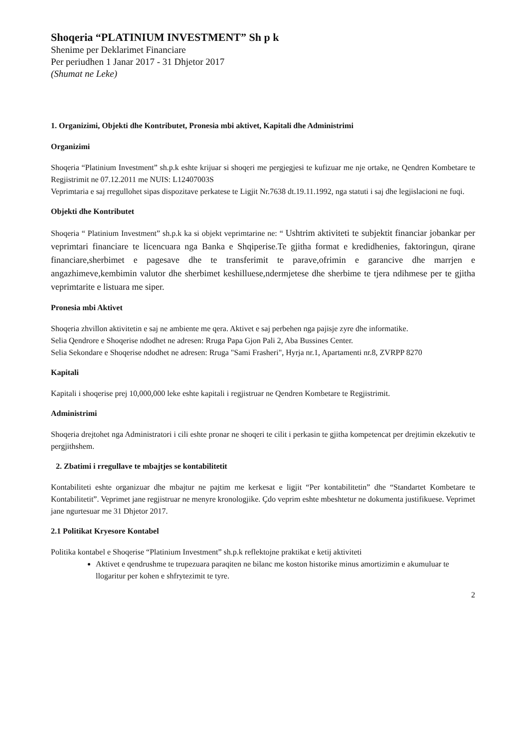Shoqeria “PLATINIUM INVESTMENT” Sh p k
Shenime per Deklarimet Financiare
Per periudhen 1 Janar 2017 - 31 Dhjetor 2017
(Shumat ne Leke)
1. Organizimi, Objekti dhe Kontributet, Pronesia mbi aktivet, Kapitali dhe Administrimi
Organizimi
Shoqeria “Platinium Investment” sh.p.k eshte krijuar si shoqeri me pergjegjesi te kufizuar me nje ortake, ne Qendren Kombetare te Regjistrimit ne 07.12.2011 me NUIS: L12407003S
Veprimtaria e saj rregullohet sipas dispozitave perkatese te Ligjit Nr.7638 dt.19.11.1992, nga statuti i saj dhe legjislacioni ne fuqi.
Objekti dhe Kontributet
Shoqeria “ Platinium Investment” sh.p.k ka si objekt veprimtarine ne: “ Ushtrim aktiviteti te subjektit financiar jobankar per veprimtari financiare te licencuara nga Banka e Shqiperise.Te gjitha format e kredidhenies, faktoringun, qirane financiare,sherbimet e pagesave dhe te transferimit te parave,ofrimin e garancive dhe marrjen e angazhimeve,kembimin valutor dhe sherbimet keshilluese,ndermjetese dhe sherbime te tjera ndihmese per te gjitha veprimtarite e listuara me siper.
Pronesia mbi Aktivet
Shoqeria zhvillon aktivitetin e saj ne ambiente me qera. Aktivet e saj perbehen nga pajisje zyre dhe informatike.
Selia Qendrore e Shoqerise ndodhet ne adresen: Rruga Papa Gjon Pali 2, Aba Bussines Center.
Selia Sekondare e Shoqerise ndodhet ne adresen: Rruga "Sami Frasheri", Hyrja nr.1, Apartamenti nr.8, ZVRPP 8270
Kapitali
Kapitali i shoqerise prej 10,000,000 leke eshte kapitali i regjistruar ne Qendren Kombetare te Regjistrimit.
Administrimi
Shoqeria drejtohet nga Administratori i cili eshte pronar ne shoqeri te cilit i perkasin te gjitha kompetencat per drejtimin ekzekutiv te pergjithshem.
2. Zbatimi i rregullave te mbajtjes se kontabilitetit
Kontabiliteti eshte organizuar dhe mbajtur ne pajtim me kerkesat e ligjit “Per kontabilitetin” dhe “Standartet Kombetare te Kontabilitetit”. Veprimet jane regjistruar ne menyre kronologjike. Çdo veprim eshte mbeshtetur ne dokumenta justifikuese. Veprimet jane ngurtesuar me 31 Dhjetor 2017.
2.1 Politikat Kryesore Kontabel
Politika kontabel e Shoqerise “Platinium Investment” sh.p.k reflektojne praktikat e ketij aktiviteti
Aktivet e qendrushme te trupezuara paraqiten ne bilanc me koston historike minus amortizimin e akumuluar te llogaritur per kohen e shfrytezimit te tyre.
2